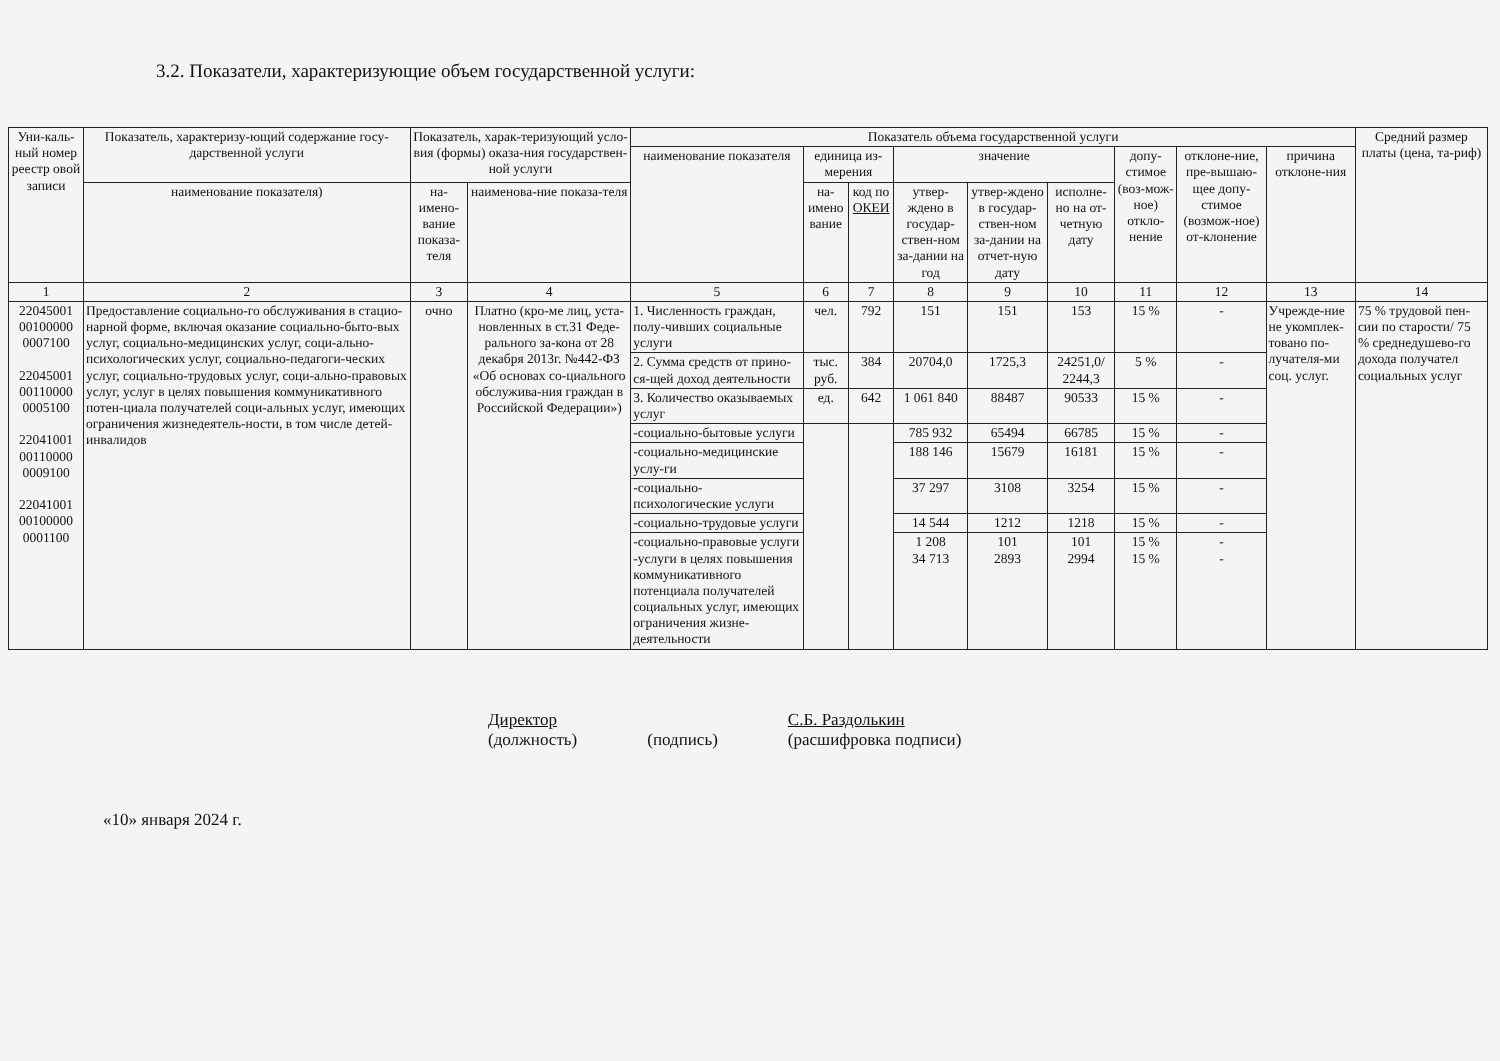3.2. Показатели, характеризующие объем государственной услуги:
| Уни-каль-ный номер реестр овой записи | Показатель, характеризу-ющий содержание госу-дарственной услуги | Показатель, харак-теризующий усло-вия (формы) оказа-ния государствен-ной услуги | | Показатель объема государственной услуги | | | | | | | | | Средний размер платы (цена, та-риф) |
| --- | --- | --- | --- | --- | --- | --- | --- | --- | --- | --- | --- | --- | --- |
| | | | | наименование показателя | единица из-мерения | | значение | | | допу-стимое (воз-мож-ное) откло-нение | отклоне-ние, пре-вышаю-щее допу-стимое (возмож-ное) от-клонение | причина отклоне-ния | |
| | | | | | на-имено вание | код по ОКЕИ | утвер-ждено в государ-ствен-ном за-дании на год | утвер-ждено в государ-ствен-ном за-дании на отчет-ную дату | исполне-но на от-четную дату | | | | |
| | наименование показателя) | на-имено-вание показа-теля | наименова-ние показа-теля | | | | | | | | | | |
| 1 | 2 | 3 | 4 | 5 | 6 | 7 | 8 | 9 | 10 | 11 | 12 | 13 | 14 |
| 22045001 00100000 0007100 22045001 00110000 0005100 22041001 00110000 0009100 22041001 00100000 0001100 | Предоставление социально-го обслуживания в стацио-нарной форме, включая оказание социально-быто-вых услуг, социально-медицинских услуг, соци-ально-психологических услуг, социально-педагоги-ческих услуг, социально-трудовых услуг, соци-ально-правовых услуг, услуг в целях повышения коммуникативного потен-циала получателей соци-альных услуг, имеющих ограничения жизнедеятель-ности, в том числе детей-инвалидов | очно | Платно (кро-ме лиц, уста-новленных в ст.31 Феде-рального за-кона от 28 декабря 2013г. №442-ФЗ «Об основах со-циального обслужива-ния граждан в Российской Федерации») | 1. Численность граждан, полу-чивших социальные услуги | чел. | 792 | 151 | 151 | 153 | 15 % | - | Учрежде-ние не укомплек-товано по-лучателя-ми соц. услуг. | 75 % трудовой пен-сии по старости/ 75 % среднедушево-го дохода получател социальных услуг |
| | | | | 2. Сумма средств от прино­ся-щей доход деятельности | тыс. руб. | 384 | 20704,0 | 1725,3 | 24251,0/ 2244,3 | 5 % | - | | |
| | | | | 3. Количество оказываемых услуг | ед. | 642 | 1 061 840 | 88487 | 90533 | 15 % | - | | |
| | | | | -социально-бытовые услуги | | | 785 932 | 65494 | 66785 | 15 % | - | | |
| | | | | -социально-медицинские услу-ги | | | 188 146 | 15679 | 16181 | 15 % | - | | |
| | | | | -социально-психологические услуги | | | 37 297 | 3108 | 3254 | 15 % | - | | |
| | | | | -социально-трудовые услуги | | | 14 544 | 1212 | 1218 | 15 % | - | | |
| | | | | -социально-правовые услуги -услуги в целях повышения коммуникативного потенциала получателей социальных услуг, имеющих ограничения жизне-деятельности | | | 1 208 34 713 | 101 2893 | 101 2994 | 15 % 15 % | - - | | |
Директор
(должность)
(подпись) С.Б. Раздолькин
(расшифровка подписи)
«10» января 2024 г.